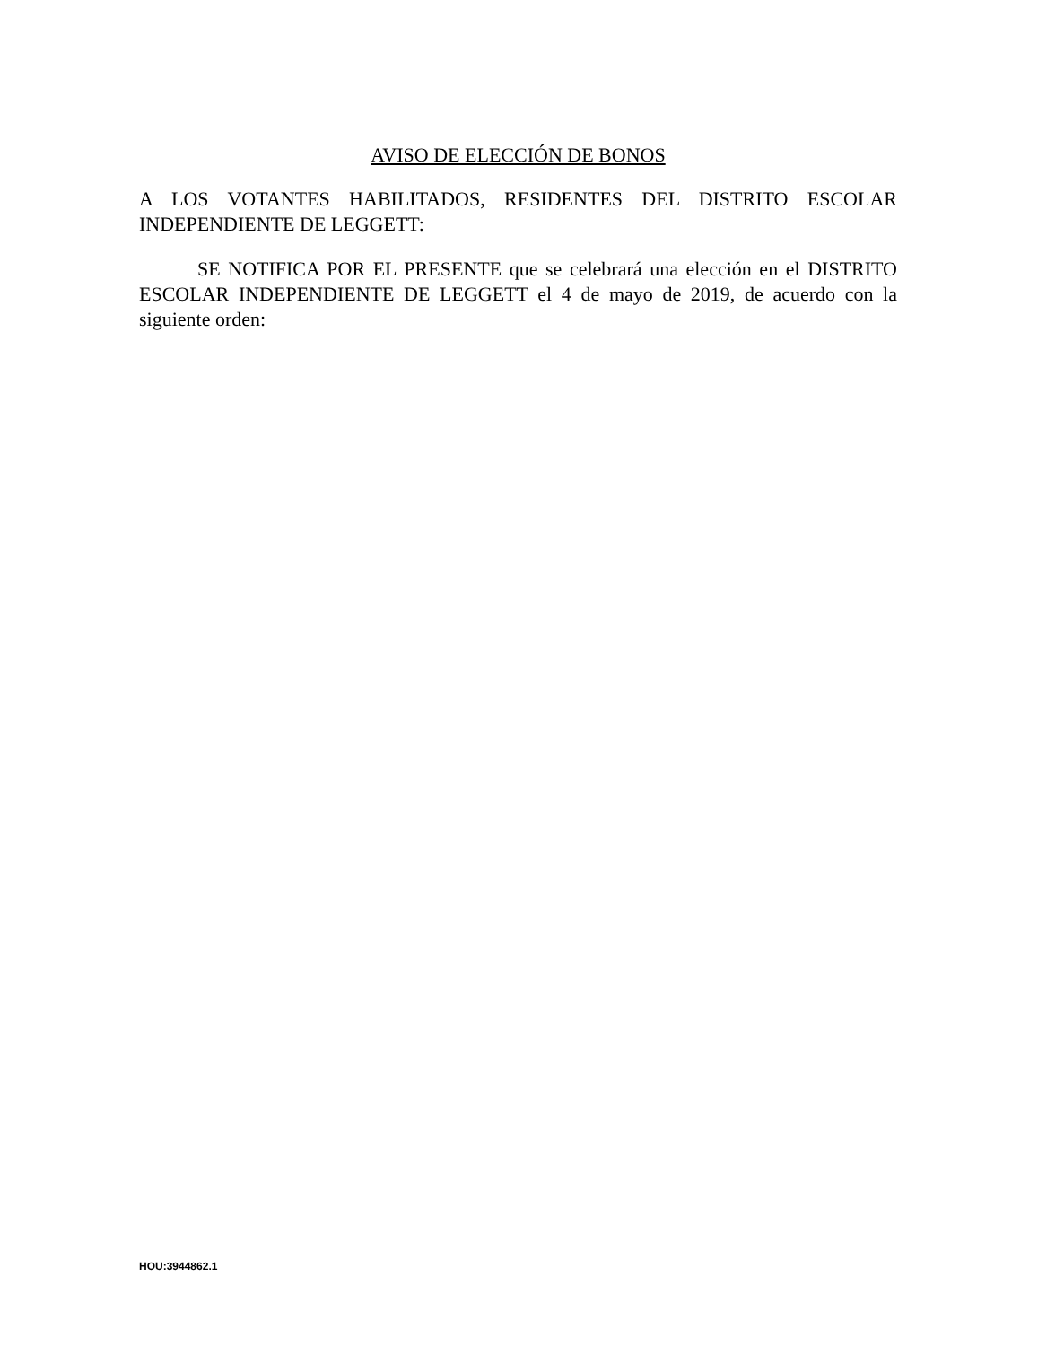AVISO DE ELECCIÓN DE BONOS
A LOS VOTANTES HABILITADOS, RESIDENTES DEL DISTRITO ESCOLAR INDEPENDIENTE DE LEGGETT:
SE NOTIFICA POR EL PRESENTE que se celebrará una elección en el DISTRITO ESCOLAR INDEPENDIENTE DE LEGGETT el 4 de mayo de 2019, de acuerdo con la siguiente orden:
HOU:3944862.1